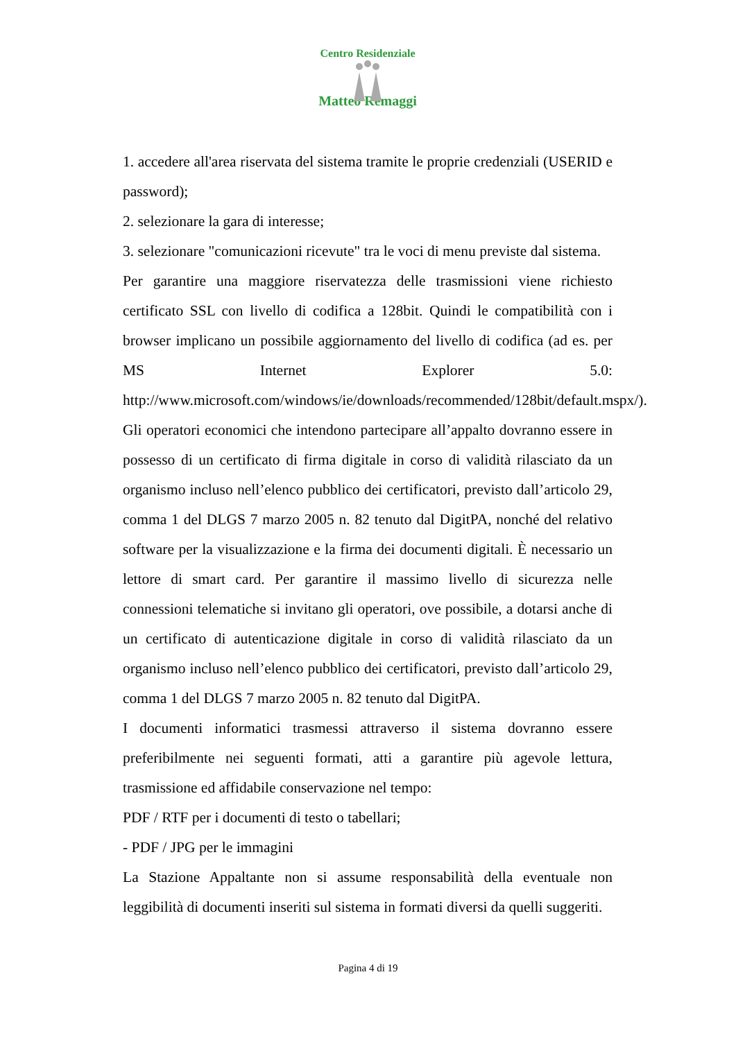Centro Residenziale
Matteo Remaggi
1. accedere all'area riservata del sistema tramite le proprie credenziali (USERID e password);
2. selezionare la gara di interesse;
3. selezionare "comunicazioni ricevute" tra le voci di menu previste dal sistema.
Per garantire una maggiore riservatezza delle trasmissioni viene richiesto certificato SSL con livello di codifica a 128bit. Quindi le compatibilità con i browser implicano un possibile aggiornamento del livello di codifica (ad es. per MS Internet Explorer 5.0: http://www.microsoft.com/windows/ie/downloads/recommended/128bit/default.mspx/).
Gli operatori economici che intendono partecipare all’appalto dovranno essere in possesso di un certificato di firma digitale in corso di validità rilasciato da un organismo incluso nell’elenco pubblico dei certificatori, previsto dall’articolo 29, comma 1 del DLGS 7 marzo 2005 n. 82 tenuto dal DigitPA, nonché del relativo software per la visualizzazione e la firma dei documenti digitali. È necessario un lettore di smart card. Per garantire il massimo livello di sicurezza nelle connessioni telematiche si invitano gli operatori, ove possibile, a dotarsi anche di un certificato di autenticazione digitale in corso di validità rilasciato da un organismo incluso nell’elenco pubblico dei certificatori, previsto dall’articolo 29, comma 1 del DLGS 7 marzo 2005 n. 82 tenuto dal DigitPA.
I documenti informatici trasmessi attraverso il sistema dovranno essere preferibilmente nei seguenti formati, atti a garantire più agevole lettura, trasmissione ed affidabile conservazione nel tempo:
PDF / RTF per i documenti di testo o tabellari;
- PDF / JPG per le immagini
La Stazione Appaltante non si assume responsabilità della eventuale non leggibilità di documenti inseriti sul sistema in formati diversi da quelli suggeriti.
Pagina 4 di 19